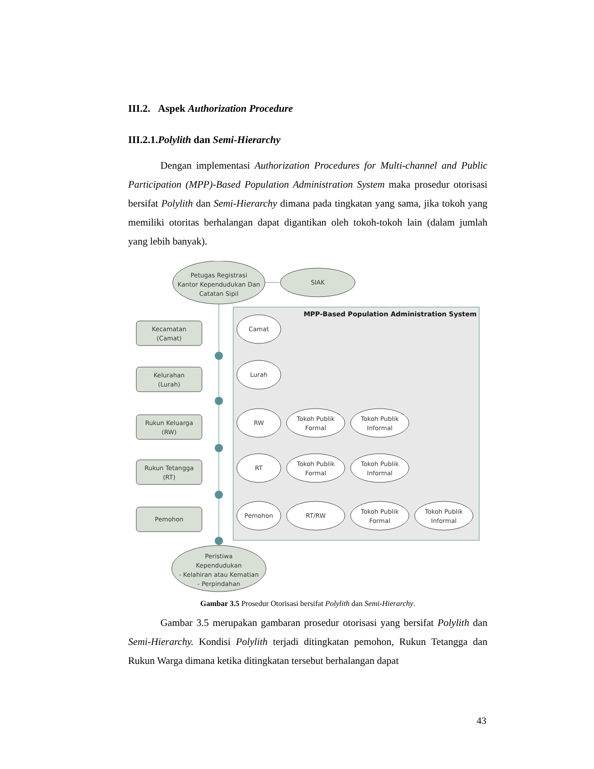III.2. Aspek Authorization Procedure
III.2.1.Polylith dan Semi-Hierarchy
Dengan implementasi Authorization Procedures for Multi-channel and Public Participation (MPP)-Based Population Administration System maka prosedur otorisasi bersifat Polylith dan Semi-Hierarchy dimana pada tingkatan yang sama, jika tokoh yang memiliki otoritas berhalangan dapat digantikan oleh tokoh-tokoh lain (dalam jumlah yang lebih banyak).
MPP-Based Population Administration System
Petugas Registrasi
Kantor Kependudukan Dan
Catatan Sipil
SIAK
Kecamatan
(Camat)
Kelurahan
(Lurah)
Rukun Keluarga
(RW)
Rukun Tetangga
(RT)
Pemohon
Camat
Lurah
RW
Tokoh Publik
Formal
Tokoh Publik
Informal
RT
Tokoh Publik
Formal
Tokoh Publik
Informal
Pemohon
RT/RW
Tokoh Publik
Formal
Tokoh Publik
Informal
Peristiwa
Kependudukan
- Kelahiran atau Kematian
- Perpindahan
Gambar 3.5 Prosedur Otorisasi bersifat Polylith dan Semi-Hierarchy.
Gambar 3.5 merupakan gambaran prosedur otorisasi yang bersifat Polylith dan Semi-Hierarchy. Kondisi Polylith terjadi ditingkatan pemohon, Rukun Tetangga dan Rukun Warga dimana ketika ditingkatan tersebut berhalangan dapat
43